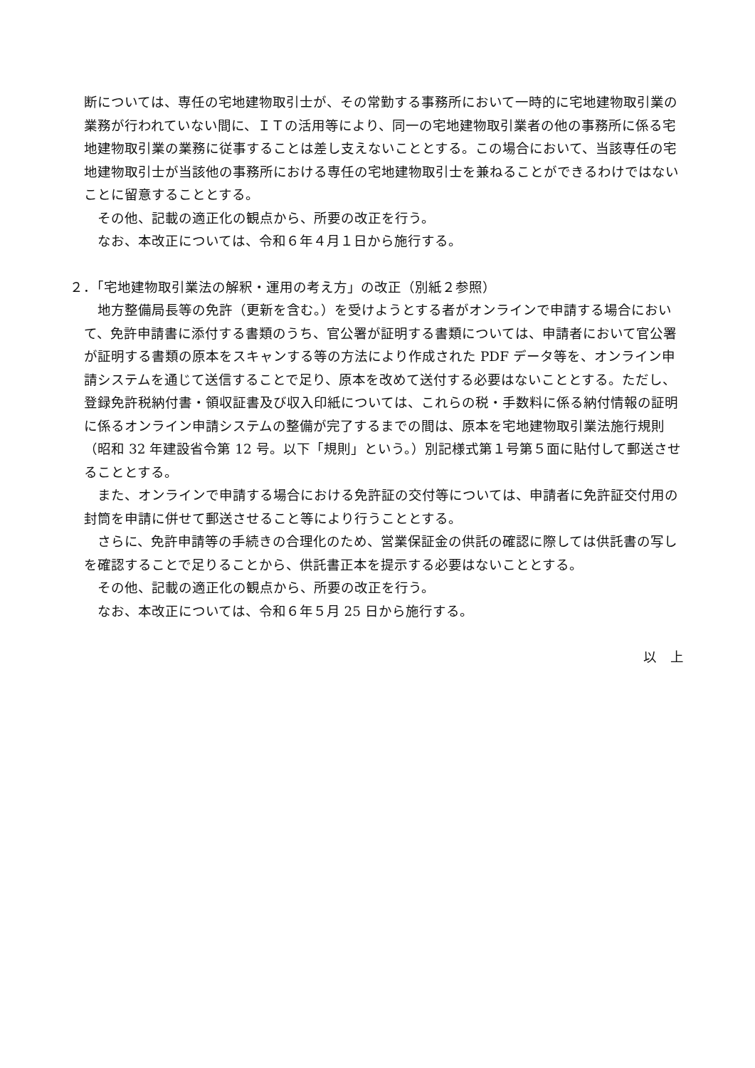断については、専任の宅地建物取引士が、その常勤する事務所において一時的に宅地建物取引業の業務が行われていない間に、ＩＴの活用等により、同一の宅地建物取引業者の他の事務所に係る宅地建物取引業の業務に従事することは差し支えないこととする。この場合において、当該専任の宅地建物取引士が当該他の事務所における専任の宅地建物取引士を兼ねることができるわけではないことに留意することとする。
その他、記載の適正化の観点から、所要の改正を行う。
なお、本改正については、令和６年４月１日から施行する。
２．「宅地建物取引業法の解釈・運用の考え方」の改正（別紙２参照）
地方整備局長等の免許（更新を含む。）を受けようとする者がオンラインで申請する場合において、免許申請書に添付する書類のうち、官公署が証明する書類については、申請者において官公署が証明する書類の原本をスキャンする等の方法により作成された PDF データ等を、オンライン申請システムを通じて送信することで足り、原本を改めて送付する必要はないこととする。ただし、登録免許税納付書・領収証書及び収入印紙については、これらの税・手数料に係る納付情報の証明に係るオンライン申請システムの整備が完了するまでの間は、原本を宅地建物取引業法施行規則（昭和 32 年建設省令第 12 号。以下「規則」という。）別記様式第１号第５面に貼付して郵送させることとする。
また、オンラインで申請する場合における免許証の交付等については、申請者に免許証交付用の封筒を申請に併せて郵送させること等により行うこととする。
さらに、免許申請等の手続きの合理化のため、営業保証金の供託の確認に際しては供託書の写しを確認することで足りることから、供託書正本を提示する必要はないこととする。
その他、記載の適正化の観点から、所要の改正を行う。
なお、本改正については、令和６年５月 25 日から施行する。
以　上